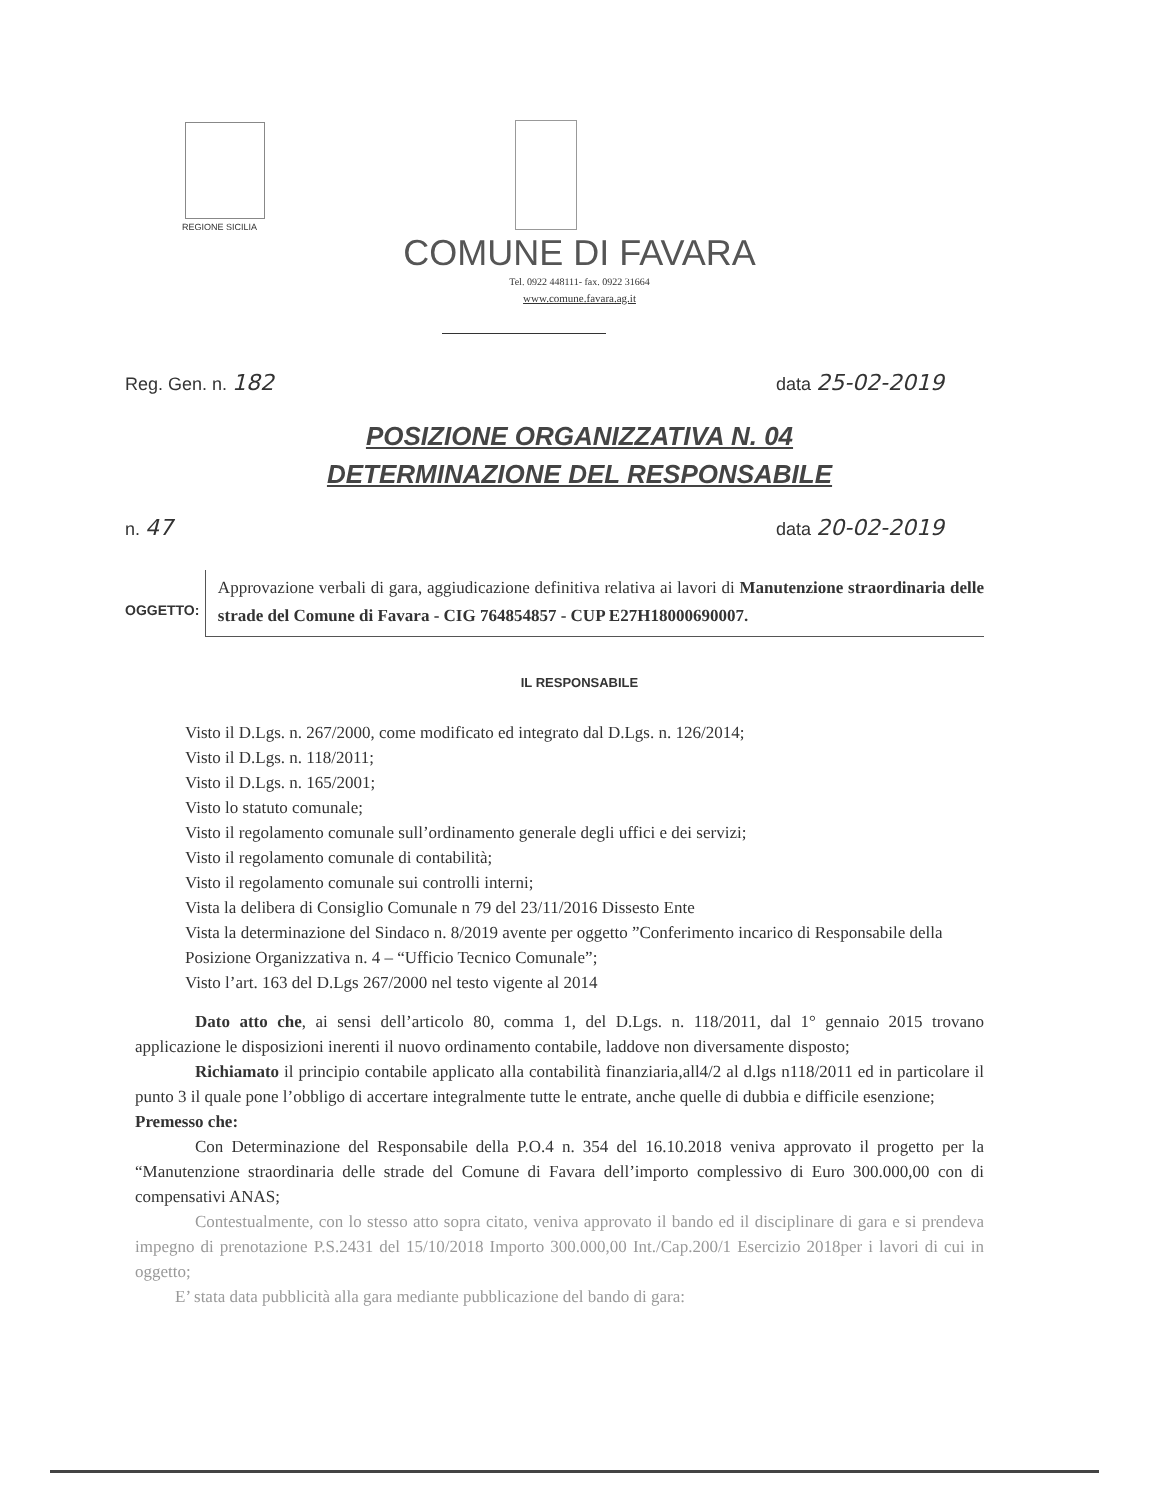REGIONE SICILIA
COMUNE DI FAVARA
Tel. 0922 448111- fax. 0922 31664
www.comune.favara.ag.it
Reg. Gen. n. 182 data 25-02-2019
POSIZIONE ORGANIZZATIVA N. 04
DETERMINAZIONE DEL RESPONSABILE
n. 47 data 20-02-2019
OGGETTO:
Approvazione verbali di gara, aggiudicazione definitiva relativa ai lavori di Manutenzione straordinaria delle strade del Comune di Favara - CIG 764854857 - CUP E27H18000690007.
IL RESPONSABILE
Visto il D.Lgs. n. 267/2000, come modificato ed integrato dal D.Lgs. n. 126/2014;
Visto il D.Lgs. n. 118/2011;
Visto il D.Lgs. n. 165/2001;
Visto lo statuto comunale;
Visto il regolamento comunale sull’ordinamento generale degli uffici e dei servizi;
Visto il regolamento comunale di contabilità;
Visto il regolamento comunale sui controlli interni;
Vista la delibera di Consiglio Comunale n 79 del 23/11/2016 Dissesto Ente
Vista la determinazione del Sindaco n. 8/2019 avente per oggetto ”Conferimento incarico di Responsabile della Posizione Organizzativa n. 4 – “Ufficio Tecnico Comunale”;
Visto l’art. 163 del D.Lgs 267/2000 nel testo vigente al 2014
Dato atto che, ai sensi dell’articolo 80, comma 1, del D.Lgs. n. 118/2011, dal 1° gennaio 2015 trovano applicazione le disposizioni inerenti il nuovo ordinamento contabile, laddove non diversamente disposto;
Richiamato il principio contabile applicato alla contabilità finanziaria,all4/2 al d.lgs n118/2011 ed in particolare il punto 3 il quale pone l’obbligo di accertare integralmente tutte le entrate, anche quelle di dubbia e difficile esenzione;
Premesso che:
Con Determinazione del Responsabile della P.O.4 n. 354 del 16.10.2018 veniva approvato il progetto per la “Manutenzione straordinaria delle strade del Comune di Favara dell’importo complessivo di Euro 300.000,00 con di compensativi ANAS;
Contestualmente, con lo stesso atto sopra citato, veniva approvato il bando ed il disciplinare di gara e si prendeva impegno di prenotazione P.S.2431 del 15/10/2018 Importo 300.000,00 Int./Cap.200/1 Esercizio 2018per i lavori di cui in oggetto;
E’ stata data pubblicità alla gara mediante pubblicazione del bando di gara: